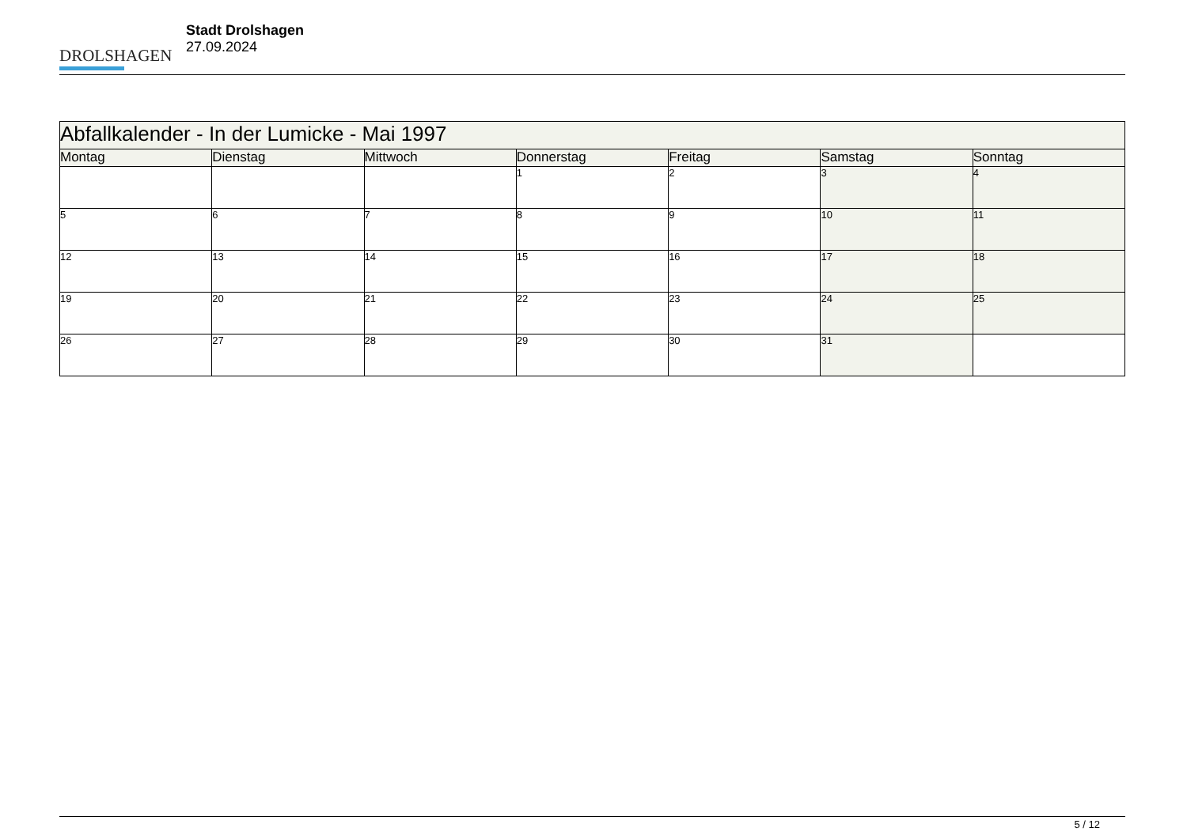DROLSHAGEN
Stadt Drolshagen
27.09.2024
| Abfallkalender - In der Lumicke - Mai 1997 | | | | | | |
| --- | --- | --- | --- | --- | --- | --- |
| Montag | Dienstag | Mittwoch | Donnerstag | Freitag | Samstag | Sonntag |
| | | | 1 | 2 | 3 | 4 |
| 5 | 6 | 7 | 8 | 9 | 10 | 11 |
| 12 | 13 | 14 | 15 | 16 | 17 | 18 |
| 19 | 20 | 21 | 22 | 23 | 24 | 25 |
| 26 | 27 | 28 | 29 | 30 | 31 | |
5 / 12